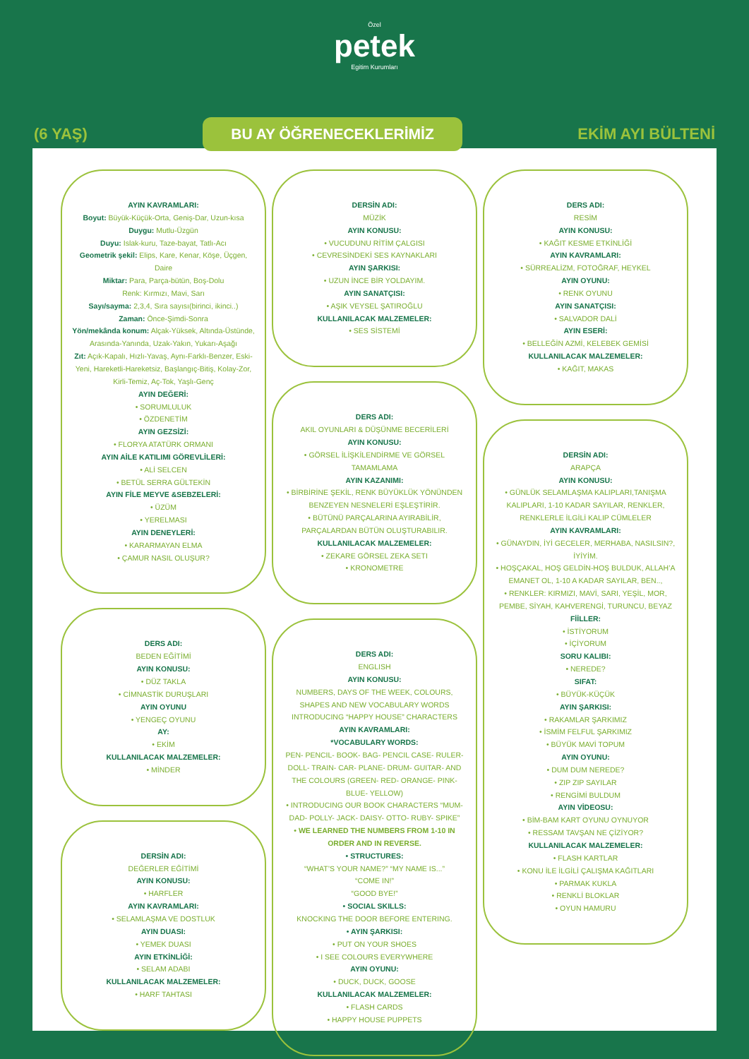Özel
petek
Egitim Kurumları
(6 YAŞ) BU AY ÖĞRENECEKLERİMİZ EKİM AYI BÜLTENİ
AYIN KAVRAMLARI:
Boyut: Büyük-Küçük-Orta, Geniş-Dar, Uzun-kısa
Duygu: Mutlu-Üzgün
Duyu: Islak-kuru, Taze-bayat, Tatlı-Acı
Geometrik şekil: Elips, Kare, Kenar, Köşe, Üçgen, Daire
Miktar: Para, Parça-bütün, Boş-Dolu
Renk: Kırmızı, Mavi, Sarı
Sayı/sayma: 2,3,4, Sıra sayısı(birinci, ikinci..)
Zaman: Önce-Şimdi-Sonra
Yön/mekânda konum: Alçak-Yüksek, Altında-Üstünde, Arasında-Yanında, Uzak-Yakın, Yukarı-Aşağı
Zıt: Açık-Kapalı, Hızlı-Yavaş, Aynı-Farklı-Benzer, Eski-Yeni, Hareketli-Hareketsiz, Başlangıç-Bitiş, Kolay-Zor, Kirli-Temiz, Aç-Tok, Yaşlı-Genç
AYIN DEĞERİ:
• SORUMLULUK
• ÖZDENETİM
AYIN GEZSİZİ:
• FLORYA ATATÜRK ORMANI
AYIN AİLE KATILIMI GÖREVLİLERİ:
• ALİ SELCEN
• BETÜL SERRA GÜLTEKİN
AYIN FİLE MEYVE &SEBZELERİ:
• ÜZÜM
• YERELMASI
AYIN DENEYLERİ:
• KARARMAYAN ELMA
• ÇAMUR NASIL OLUŞUR?
DERS ADI:
BEDEN EĞİTİMİ
AYIN KONUSU:
• DÜZ TAKLA
• CİMNASTİK DURUŞLARI
AYIN OYUNU
• YENGEÇ OYUNU
AY:
• EKİM
KULLANILACAK MALZEMELER:
• MİNDER
DERSİN ADI:
DEĞERLER EĞİTİMİ
AYIN KONUSU:
• HARFLER
AYIN KAVRAMLARI:
• SELAMLAŞMA VE DOSTLUK
AYIN DUASI:
• YEMEK DUASI
AYIN ETKİNLİĞİ:
• SELAM ADABI
KULLANILACAK MALZEMELER:
• HARF TAHTASI
DERSİN ADI:
MÜZİK
AYIN KONUSU:
• VUCUDUNU RİTİM ÇALGISI
• CEVRESİNDEKİ SES KAYNAKLARI
AYIN ŞARKISI:
• UZUN İNCE BİR YOLDAYIM.
AYIN SANATÇISI:
• AŞIK VEYSEL ŞATIROĞLU
KULLANILACAK MALZEMELER:
• SES SİSTEMİ
DERS ADI:
AKIL OYUNLARI & DÜŞÜNME BECERİLERİ
AYIN KONUSU:
• GÖRSEL İLİŞKİLENDİRME VE GÖRSEL TAMAMLAMA
AYIN KAZANIMI:
• BİRBİRİNE ŞEKİL, RENK BÜYÜKLÜK YÖNÜNDEN BENZEYEN NESNELERİ EŞLEŞTİRİR.
• BÜTÜNÜ PARÇALARINA AYIRABİLİR, PARÇALARDAN BÜTÜN OLUŞTURABILIR.
KULLANILACAK MALZEMELER:
• ZEKARE GÖRSEL ZEKA SETI
• KRONOMETRE
DERS ADI:
ENGLISH
AYIN KONUSU:
NUMBERS, DAYS OF THE WEEK, COLOURS, SHAPES AND NEW VOCABULARY WORDS
INTRODUCING “HAPPY HOUSE” CHARACTERS
AYIN KAVRAMLARI:
*VOCABULARY WORDS:
PEN- PENCIL- BOOK- BAG- PENCIL CASE- RULER- DOLL- TRAIN- CAR- PLANE- DRUM- GUITAR- AND THE COLOURS (GREEN- RED- ORANGE- PINK- BLUE- YELLOW)
• INTRODUCING OUR BOOK CHARACTERS “MUM- DAD- POLLY- JACK- DAISY- OTTO- RUBY- SPIKE”
• WE LEARNED THE NUMBERS FROM 1-10 IN ORDER AND IN REVERSE.
• STRUCTURES:
“WHAT’S YOUR NAME?” “MY NAME IS...”
“COME IN!”
“GOOD BYE!”
• SOCIAL SKILLS:
KNOCKING THE DOOR BEFORE ENTERING.
• AYIN ŞARKISI:
• PUT ON YOUR SHOES
• I SEE COLOURS EVERYWHERE
AYIN OYUNU:
• DUCK, DUCK, GOOSE
KULLANILACAK MALZEMELER:
• FLASH CARDS
• HAPPY HOUSE PUPPETS
DERS ADI:
RESİM
AYIN KONUSU:
• KAĞIT KESME ETKİNLİĞİ
AYIN KAVRAMLARI:
• SÜRREALİZM, FOTOĞRAF, HEYKEL
AYIN OYUNU:
• RENK OYUNU
AYIN SANATÇISI:
• SALVADOR DALİ
AYIN ESERİ:
• BELLEĞİN AZMİ, KELEBEK GEMİSİ
KULLANILACAK MALZEMELER:
• KAĞIT, MAKAS
DERSİN ADI:
ARAPÇA
AYIN KONUSU:
• GÜNLÜK SELAMLAŞMA KALIPLARI,TANIŞMA KALIPLARI, 1-10 KADAR SAYILAR, RENKLER, RENKLERLE İLGİLİ KALIP CÜMLELER
AYIN KAVRAMLARI:
• GÜNAYDIN, İYİ GECELER, MERHABA, NASILSIN?, İYİYİM.
• HOŞÇAKAL, HOŞ GELDİN-HOŞ BULDUK, ALLAH’A EMANET OL, 1-10 A KADAR SAYILAR, BEN..,
• RENKLER: KIRMIZI, MAVİ, SARI, YEŞİL, MOR, PEMBE, SİYAH, KAHVERENGİ, TURUNCU, BEYAZ
FİİLLER:
• İSTİYORUM
• İÇİYORUM
SORU KALIBI:
• NEREDE?
SIFAT:
• BÜYÜK-KÜÇÜK
AYIN ŞARKISI:
• RAKAMLAR ŞARKIMIZ
• İSMİM FELFUL ŞARKIMIZ
• BÜYÜK MAVİ TOPUM
AYIN OYUNU:
• DUM DUM NEREDE?
• ZIP ZIP SAYILAR
• RENGİMİ BULDUM
AYIN VİDEOSU:
• BİM-BAM KART OYUNU OYNUYOR
• RESSAM TAVŞAN NE ÇİZİYOR?
KULLANILACAK MALZEMELER:
• FLASH KARTLAR
• KONU İLE İLGİLİ ÇALIŞMA KAĞITLARI
• PARMAK KUKLA
• RENKLİ BLOKLAR
• OYUN HAMURU